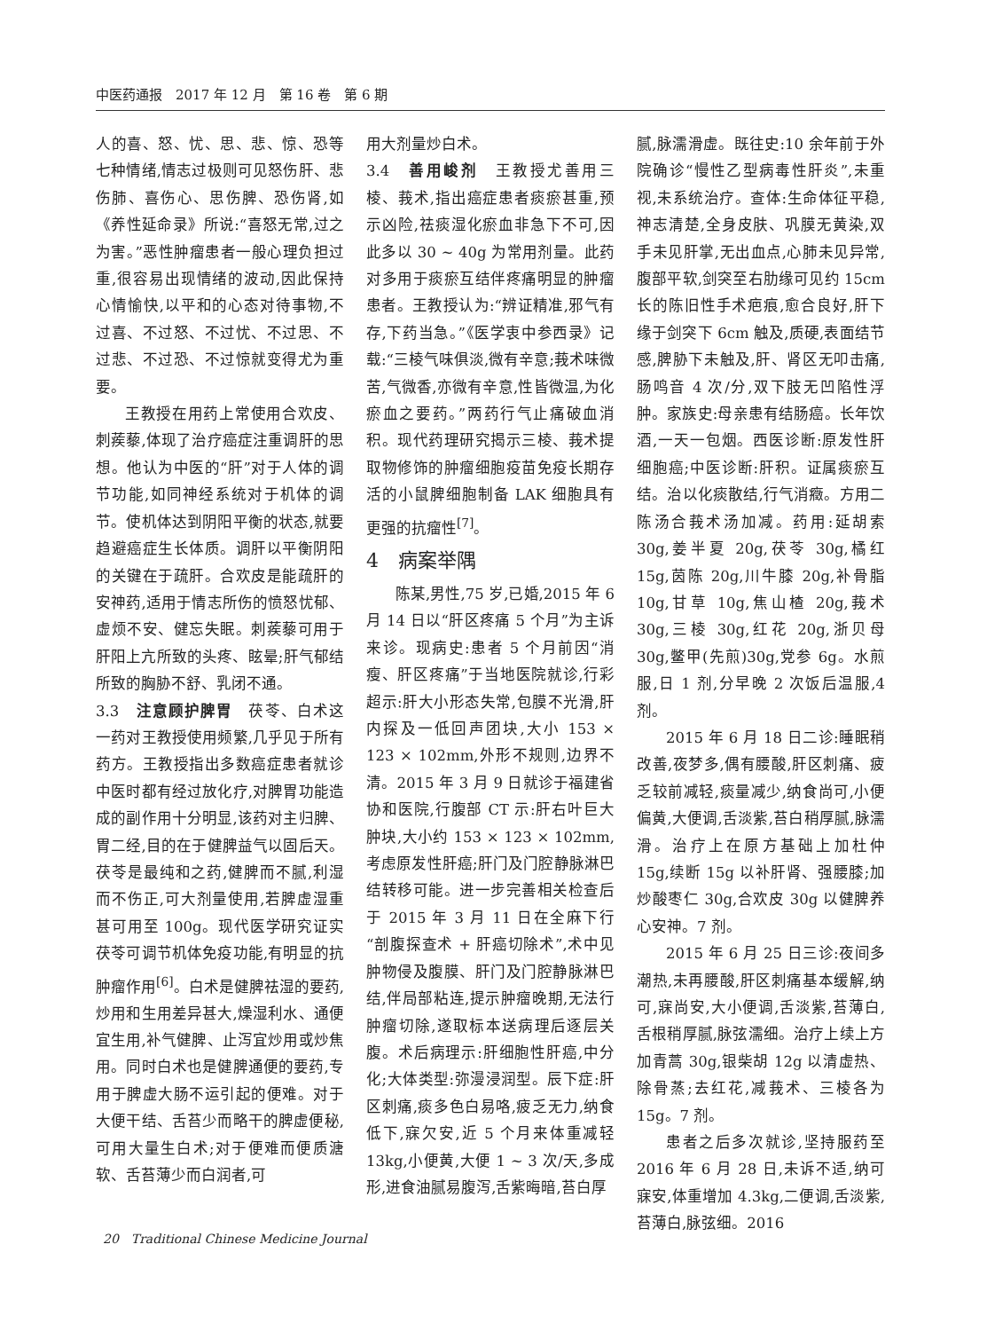中医药通报　2017 年 12 月　第 16 卷　第 6 期
人的喜、怒、忧、思、悲、惊、恐等七种情绪,情志过极则可见怒伤肝、悲伤肺、喜伤心、思伤脾、恐伤肾,如《养性延命录》所说:“喜怒无常,过之为害。”恶性肿瘤患者一般心理负担过重,很容易出现情绪的波动,因此保持心情愉快,以平和的心态对待事物,不过喜、不过怒、不过忧、不过思、不过悲、不过恐、不过惊就变得尤为重要。
王教授在用药上常使用合欢皮、刺蒺藜,体现了治疗癌症注重调肝的思想。他认为中医的“肝”对于人体的调节功能,如同神经系统对于机体的调节。使机体达到阴阳平衡的状态,就要趋避癌症生长体质。调肝以平衡阴阳的关键在于疏肝。合欢皮是能疏肝的安神药,适用于情志所伤的愤怒忧郁、虚烦不安、健忘失眠。刺蒺藜可用于肝阳上亢所致的头疼、眩晕;肝气郁结所致的胸胁不舒、乳闭不通。
3.3　注意顾护脾胃　茯苓、白术这一药对王教授使用频繁,几乎见于所有药方。王教授指出多数癌症患者就诊中医时都有经过放化疗,对脾胃功能造成的副作用十分明显,该药对主归脾、胃二经,目的在于健脾益气以固后天。茯苓是最纯和之药,健脾而不腻,利湿而不伤正,可大剂量使用,若脾虚湿重甚可用至 100g。现代医学研究证实茯苓可调节机体免疫功能,有明显的抗肿瘤作用<sup>[6]</sup>。白术是健脾祛湿的要药,炒用和生用差异甚大,燥湿利水、通便宜生用,补气健脾、止泻宜炒用或炒焦用。同时白术也是健脾通便的要药,专用于脾虚大肠不运引起的便难。对于大便干结、舌苔少而略干的脾虚便秘,可用大量生白术;对于便难而便质溏软、舌苔薄少而白润者,可
用大剂量炒白术。
3.4　善用峻剂　王教授尤善用三棱、莪术,指出癌症患者痰瘀甚重,预示凶险,祛痰湿化瘀血非急下不可,因此多以 30 ~ 40g 为常用剂量。此药对多用于痰瘀互结伴疼痛明显的肿瘤患者。王教授认为:“辨证精准,邪气有存,下药当急。”《医学衷中参西录》记载:“三棱气味俱淡,微有辛意;莪术味微苦,气微香,亦微有辛意,性皆微温,为化瘀血之要药。”两药行气止痛破血消积。现代药理研究揭示三棱、莪术提取物修饰的肿瘤细胞疫苗免疫长期存活的小鼠脾细胞制备 LAK 细胞具有更强的抗瘤性<sup>[7]</sup>。
4　病案举隅
陈某,男性,75 岁,已婚,2015 年 6 月 14 日以“肝区疼痛 5 个月”为主诉来诊。现病史:患者 5 个月前因“消瘦、肝区疼痛”于当地医院就诊,行彩超示:肝大小形态失常,包膜不光滑,肝内探及一低回声团块,大小 153 × 123 × 102mm,外形不规则,边界不清。2015 年 3 月 9 日就诊于福建省协和医院,行腹部 CT 示:肝右叶巨大肿块,大小约 153 × 123 × 102mm,考虑原发性肝癌;肝门及门腔静脉淋巴结转移可能。进一步完善相关检查后于 2015 年 3 月 11 日在全麻下行“剖腹探查术 + 肝癌切除术”,术中见肿物侵及腹膜、肝门及门腔静脉淋巴结,伴局部粘连,提示肿瘤晚期,无法行肿瘤切除,遂取标本送病理后逐层关腹。术后病理示:肝细胞性肝癌,中分化;大体类型:弥漫浸润型。辰下症:肝区刺痛,痰多色白易咯,疲乏无力,纳食低下,寐欠安,近 5 个月来体重减轻 13kg,小便黄,大便 1 ~ 3 次/天,多成形,进食油腻易腹泻,舌紫晦暗,苔白厚
腻,脉濡滑虚。既往史:10 余年前于外院确诊“慢性乙型病毒性肝炎”,未重视,未系统治疗。查体:生命体征平稳,神志清楚,全身皮肤、巩膜无黄染,双手未见肝掌,无出血点,心肺未见异常,腹部平软,剑突至右肋缘可见约 15cm 长的陈旧性手术疤痕,愈合良好,肝下缘于剑突下 6cm 触及,质硬,表面结节感,脾胁下未触及,肝、肾区无叩击痛,肠鸣音 4 次/分,双下肢无凹陷性浮肿。家族史:母亲患有结肠癌。长年饮酒,一天一包烟。西医诊断:原发性肝细胞癌;中医诊断:肝积。证属痰瘀互结。治以化痰散结,行气消癥。方用二陈汤合莪术汤加减。药用:延胡索 30g,姜半夏 20g,茯苓 30g,橘红 15g,茵陈 20g,川牛膝 20g,补骨脂 10g,甘草 10g,焦山楂 20g,莪术 30g,三棱 30g,红花 20g,浙贝母 30g,鳖甲(先煎)30g,党参 6g。水煎服,日 1 剂,分早晚 2 次饭后温服,4 剂。
2015 年 6 月 18 日二诊:睡眠稍改善,夜梦多,偶有腰酸,肝区刺痛、疲乏较前减轻,痰量减少,纳食尚可,小便偏黄,大便调,舌淡紫,苔白稍厚腻,脉濡滑。治疗上在原方基础上加杜仲 15g,续断 15g 以补肝肾、强腰膝;加炒酸枣仁 30g,合欢皮 30g 以健脾养心安神。7 剂。
2015 年 6 月 25 日三诊:夜间多潮热,未再腰酸,肝区刺痛基本缓解,纳可,寐尚安,大小便调,舌淡紫,苔薄白,舌根稍厚腻,脉弦濡细。治疗上续上方加青蒿 30g,银柴胡 12g 以清虚热、除骨蒸;去红花,减莪术、三棱各为 15g。7 剂。
患者之后多次就诊,坚持服药至 2016 年 6 月 28 日,未诉不适,纳可寐安,体重增加 4.3kg,二便调,舌淡紫,苔薄白,脉弦细。2016
20　Traditional Chinese Medicine Journal